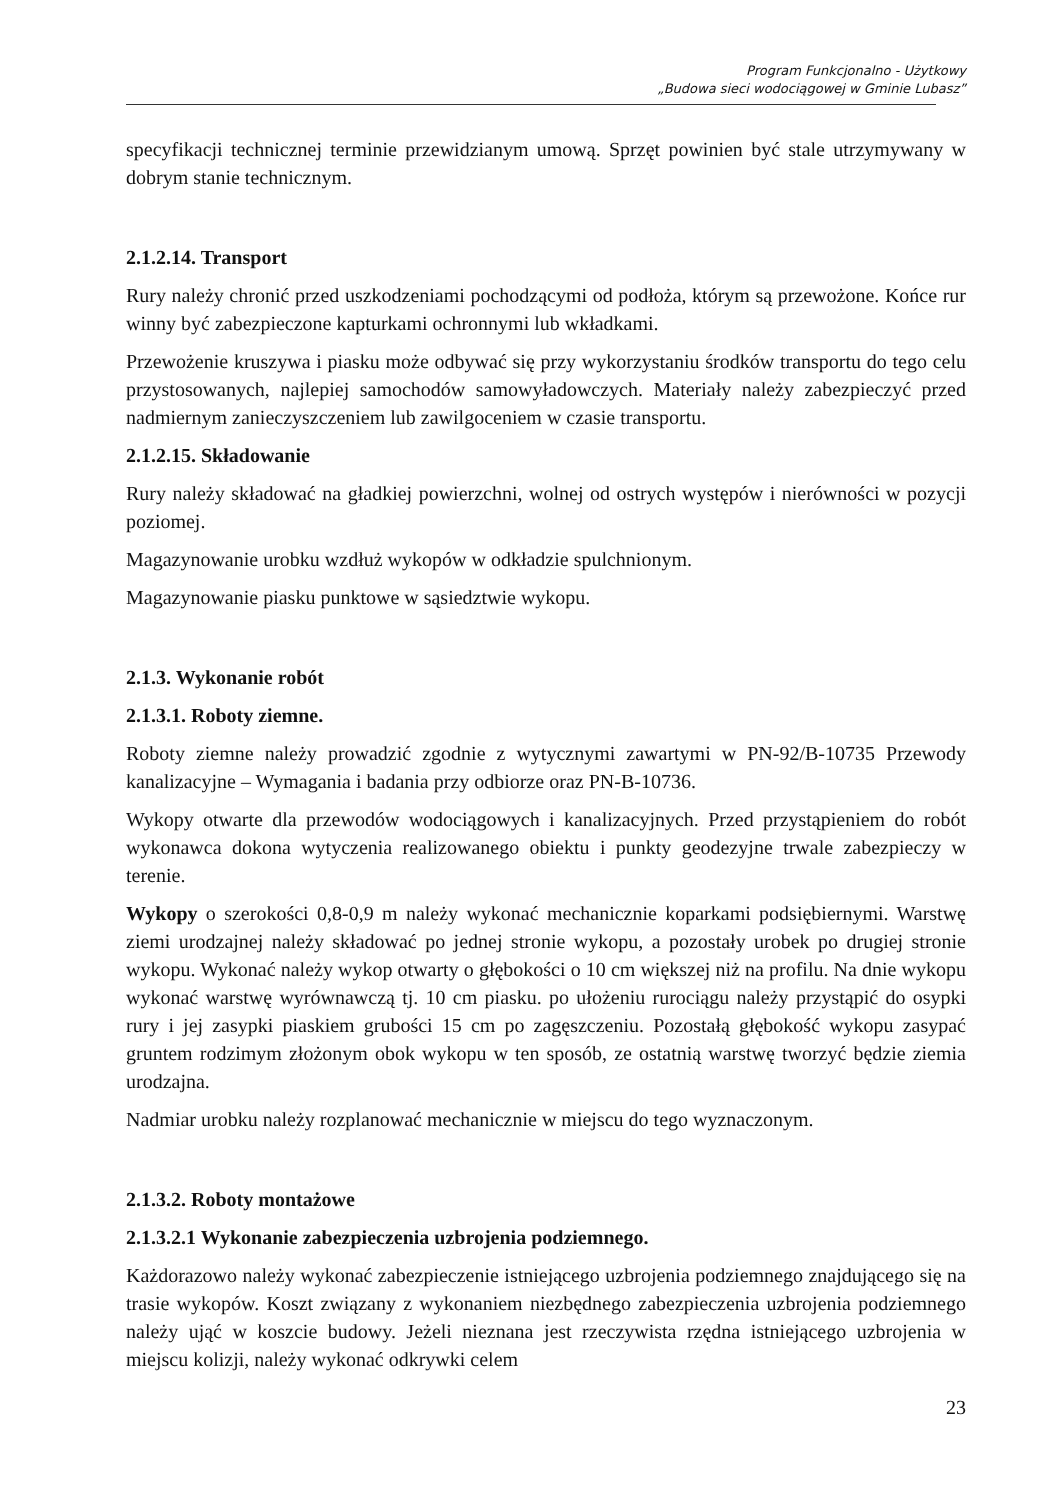Program Funkcjonalno - Użytkowy
„Budowa sieci wodociągowej w Gminie Lubasz”
specyfikacji technicznej terminie przewidzianym umową. Sprzęt powinien być stale utrzymywany w dobrym stanie technicznym.
2.1.2.14. Transport
Rury należy chronić przed uszkodzeniami pochodzącymi od podłoża, którym są przewożone. Końce rur winny być zabezpieczone kapturkami ochronnymi lub wkładkami.
Przewożenie kruszywa i piasku może odbywać się przy wykorzystaniu środków transportu do tego celu przystosowanych, najlepiej samochodów samowyładowczych. Materiały należy zabezpieczyć przed nadmiernym zanieczyszczeniem lub zawilgoceniem w czasie transportu.
2.1.2.15. Składowanie
Rury należy składować na gładkiej powierzchni, wolnej od ostrych występów i nierówności w pozycji poziomej.
Magazynowanie urobku wzdłuż wykopów w odkładzie spulchnionym.
Magazynowanie piasku punktowe w sąsiedztwie wykopu.
2.1.3. Wykonanie robót
2.1.3.1. Roboty ziemne.
Roboty ziemne należy prowadzić zgodnie z wytycznymi zawartymi w PN-92/B-10735 Przewody kanalizacyjne – Wymagania i badania przy odbiorze oraz PN-B-10736.
Wykopy otwarte dla przewodów wodociągowych i kanalizacyjnych. Przed przystąpieniem do robót wykonawca dokona wytyczenia realizowanego obiektu i punkty geodezyjne trwale zabezpieczy w terenie.
Wykopy o szerokości 0,8-0,9 m należy wykonać mechanicznie koparkami podsiębiernymi. Warstwę ziemi urodzajnej należy składować po jednej stronie wykopu, a pozostały urobek po drugiej stronie wykopu. Wykonać należy wykop otwarty o głębokości o 10 cm większej niż na profilu. Na dnie wykopu wykonać warstwę wyrównawczą tj. 10 cm piasku. po ułożeniu rurociągu należy przystąpić do osypki rury i jej zasypki piaskiem grubości 15 cm po zagęszczeniu. Pozostałą głębokość wykopu zasypać gruntem rodzimym złożonym obok wykopu w ten sposób, ze ostatnią warstwę tworzyć będzie ziemia urodzajna.
Nadmiar urobku należy rozplanować mechanicznie w miejscu do tego wyznaczonym.
2.1.3.2. Roboty montażowe
2.1.3.2.1 Wykonanie zabezpieczenia uzbrojenia podziemnego.
Każdorazowo należy wykonać zabezpieczenie istniejącego uzbrojenia podziemnego znajdującego się na trasie wykopów. Koszt związany z wykonaniem niezbędnego zabezpieczenia uzbrojenia podziemnego należy ująć w koszcie budowy. Jeżeli nieznana jest rzeczywista rzędna istniejącego uzbrojenia w miejscu kolizji, należy wykonać odkrywki celem
23